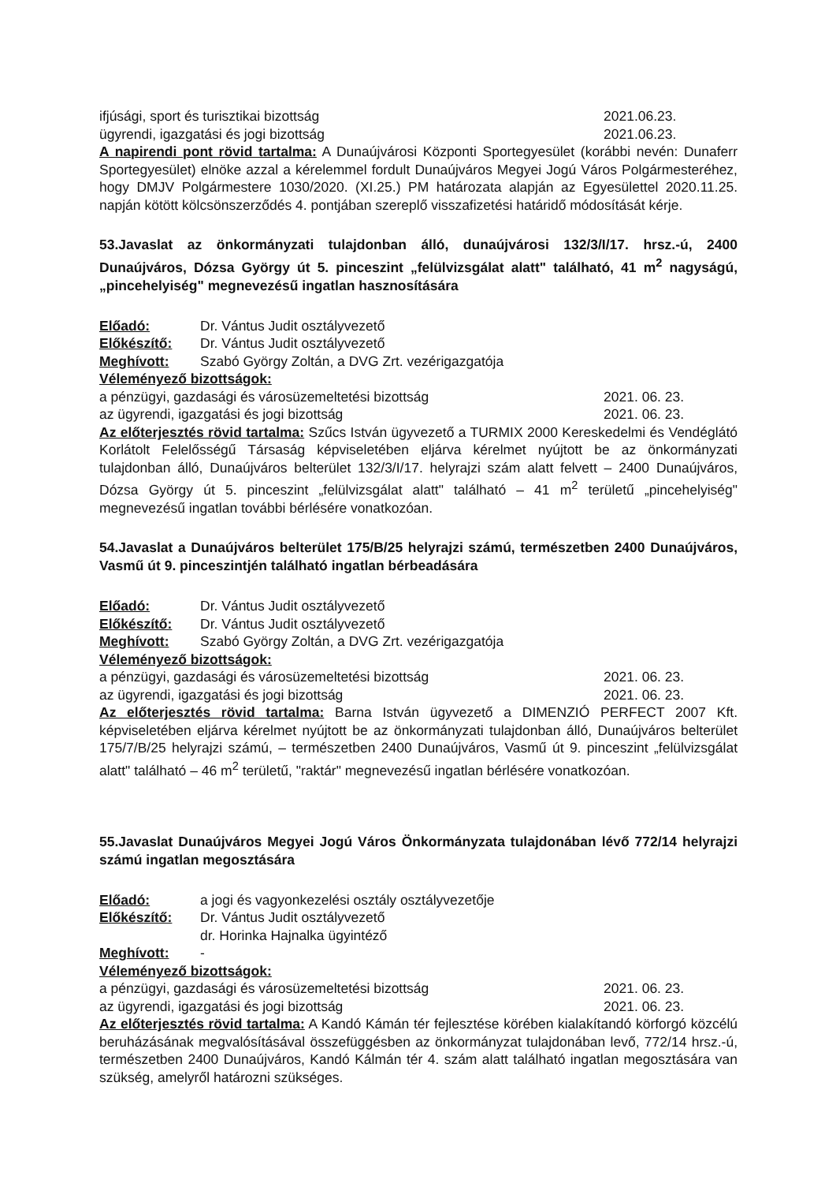ifjúsági, sport és turisztikai bizottság 2021.06.23.
ügyrendi, igazgatási és jogi bizottság 2021.06.23.
A napirendi pont rövid tartalma: A Dunaújvárosi Központi Sportegyesület (korábbi nevén: Dunaferr Sportegyesület) elnöke azzal a kérelemmel fordult Dunaújváros Megyei Jogú Város Polgármesteréhez, hogy DMJV Polgármestere 1030/2020. (XI.25.) PM határozata alapján az Egyesülettel 2020.11.25. napján kötött kölcsönszerződés 4. pontjában szereplő visszafizetési határidő módosítását kérje.
53.Javaslat az önkormányzati tulajdonban álló, dunaújvárosi 132/3/I/17. hrsz.-ú, 2400 Dunaújváros, Dózsa György út 5. pinceszint „felülvizsgálat alatt" található, 41 m<sup>2</sup> nagyságú, „pincehelyiség" megnevezésű ingatlan hasznosítására
Előadó: Dr. Vántus Judit osztályvezető
Előkészítő: Dr. Vántus Judit osztályvezető
Meghívott: Szabó György Zoltán, a DVG Zrt. vezérigazgatója
Véleményező bizottságok:
a pénzügyi, gazdasági és városüzemeltetési bizottság 2021. 06. 23.
az ügyrendi, igazgatási és jogi bizottság 2021. 06. 23.
Az előterjesztés rövid tartalma: Szűcs István ügyvezető a TURMIX 2000 Kereskedelmi és Vendéglátó Korlátolt Felelősségű Társaság képviseletében eljárva kérelmet nyújtott be az önkormányzati tulajdonban álló, Dunaújváros belterület 132/3/I/17. helyrajzi szám alatt felvett – 2400 Dunaújváros, Dózsa György út 5. pinceszint „felülvizsgálat alatt" található – 41 m<sup>2</sup> területű „pincehelyiség" megnevezésű ingatlan további bérlésére vonatkozóan.
54.Javaslat a Dunaújváros belterület 175/B/25 helyrajzi számú, természetben 2400 Dunaújváros, Vasmű út 9. pinceszintjén található ingatlan bérbeadására
Előadó: Dr. Vántus Judit osztályvezető
Előkészítő: Dr. Vántus Judit osztályvezető
Meghívott: Szabó György Zoltán, a DVG Zrt. vezérigazgatója
Véleményező bizottságok:
a pénzügyi, gazdasági és városüzemeltetési bizottság 2021. 06. 23.
az ügyrendi, igazgatási és jogi bizottság 2021. 06. 23.
Az előterjesztés rövid tartalma: Barna István ügyvezető a DIMENZIÓ PERFECT 2007 Kft. képviseletében eljárva kérelmet nyújtott be az önkormányzati tulajdonban álló, Dunaújváros belterület 175/7/B/25 helyrajzi számú, – természetben 2400 Dunaújváros, Vasmű út 9. pinceszint „felülvizsgálat alatt" található – 46 m<sup>2</sup> területű, "raktár" megnevezésű ingatlan bérlésére vonatkozóan.
55.Javaslat Dunaújváros Megyei Jogú Város Önkormányzata tulajdonában lévő 772/14 helyrajzi számú ingatlan megosztására
Előadó: a jogi és vagyonkezelési osztály osztályvezetője
Előkészítő: Dr. Vántus Judit osztályvezető
dr. Horinka Hajnalka ügyintéző
Meghívott: -
Véleményező bizottságok:
a pénzügyi, gazdasági és városüzemeltetési bizottság 2021. 06. 23.
az ügyrendi, igazgatási és jogi bizottság 2021. 06. 23.
Az előterjesztés rövid tartalma: A Kandó Kámán tér fejlesztése körében kialakítandó körforgó közcélú beruházásának megvalósításával összefüggésben az önkormányzat tulajdonában levő, 772/14 hrsz.-ú, természetben 2400 Dunaújváros, Kandó Kálmán tér 4. szám alatt található ingatlan megosztására van szükség, amelyről határozni szükséges.